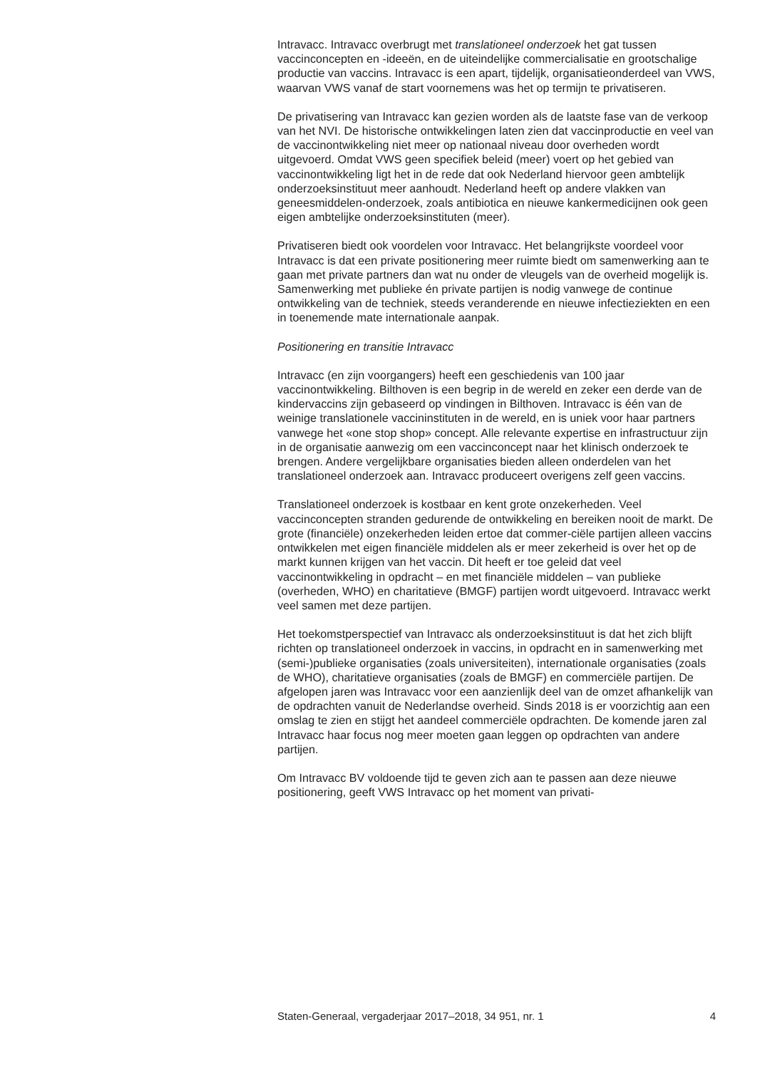Intravacc. Intravacc overbrugt met translationeel onderzoek het gat tussen vaccinconcepten en -ideeën, en de uiteindelijke commercialisatie en grootschalige productie van vaccins. Intravacc is een apart, tijdelijk, organisatieonderdeel van VWS, waarvan VWS vanaf de start voornemens was het op termijn te privatiseren.
De privatisering van Intravacc kan gezien worden als de laatste fase van de verkoop van het NVI. De historische ontwikkelingen laten zien dat vaccinproductie en veel van de vaccinontwikkeling niet meer op nationaal niveau door overheden wordt uitgevoerd. Omdat VWS geen specifiek beleid (meer) voert op het gebied van vaccinontwikkeling ligt het in de rede dat ook Nederland hiervoor geen ambtelijk onderzoeksinstituut meer aanhoudt. Nederland heeft op andere vlakken van geneesmiddelen-onderzoek, zoals antibiotica en nieuwe kankermedicijnen ook geen eigen ambtelijke onderzoeksinstituten (meer).
Privatiseren biedt ook voordelen voor Intravacc. Het belangrijkste voordeel voor Intravacc is dat een private positionering meer ruimte biedt om samenwerking aan te gaan met private partners dan wat nu onder de vleugels van de overheid mogelijk is. Samenwerking met publieke én private partijen is nodig vanwege de continue ontwikkeling van de techniek, steeds veranderende en nieuwe infectieziekten en een in toenemende mate internationale aanpak.
Positionering en transitie Intravacc
Intravacc (en zijn voorgangers) heeft een geschiedenis van 100 jaar vaccinontwikkeling. Bilthoven is een begrip in de wereld en zeker een derde van de kindervaccins zijn gebaseerd op vindingen in Bilthoven. Intravacc is één van de weinige translationele vaccininstituten in de wereld, en is uniek voor haar partners vanwege het «one stop shop» concept. Alle relevante expertise en infrastructuur zijn in de organisatie aanwezig om een vaccinconcept naar het klinisch onderzoek te brengen. Andere vergelijkbare organisaties bieden alleen onderdelen van het translationeel onderzoek aan. Intravacc produceert overigens zelf geen vaccins.
Translationeel onderzoek is kostbaar en kent grote onzekerheden. Veel vaccinconcepten stranden gedurende de ontwikkeling en bereiken nooit de markt. De grote (financiële) onzekerheden leiden ertoe dat commer-ciële partijen alleen vaccins ontwikkelen met eigen financiële middelen als er meer zekerheid is over het op de markt kunnen krijgen van het vaccin. Dit heeft er toe geleid dat veel vaccinontwikkeling in opdracht – en met financiële middelen – van publieke (overheden, WHO) en charitatieve (BMGF) partijen wordt uitgevoerd. Intravacc werkt veel samen met deze partijen.
Het toekomstperspectief van Intravacc als onderzoeksinstituut is dat het zich blijft richten op translationeel onderzoek in vaccins, in opdracht en in samenwerking met (semi-)publieke organisaties (zoals universiteiten), internationale organisaties (zoals de WHO), charitatieve organisaties (zoals de BMGF) en commerciële partijen. De afgelopen jaren was Intravacc voor een aanzienlijk deel van de omzet afhankelijk van de opdrachten vanuit de Nederlandse overheid. Sinds 2018 is er voorzichtig aan een omslag te zien en stijgt het aandeel commerciële opdrachten. De komende jaren zal Intravacc haar focus nog meer moeten gaan leggen op opdrachten van andere partijen.
Om Intravacc BV voldoende tijd te geven zich aan te passen aan deze nieuwe positionering, geeft VWS Intravacc op het moment van privati-
Staten-Generaal, vergaderjaar 2017–2018, 34 951, nr. 1 4